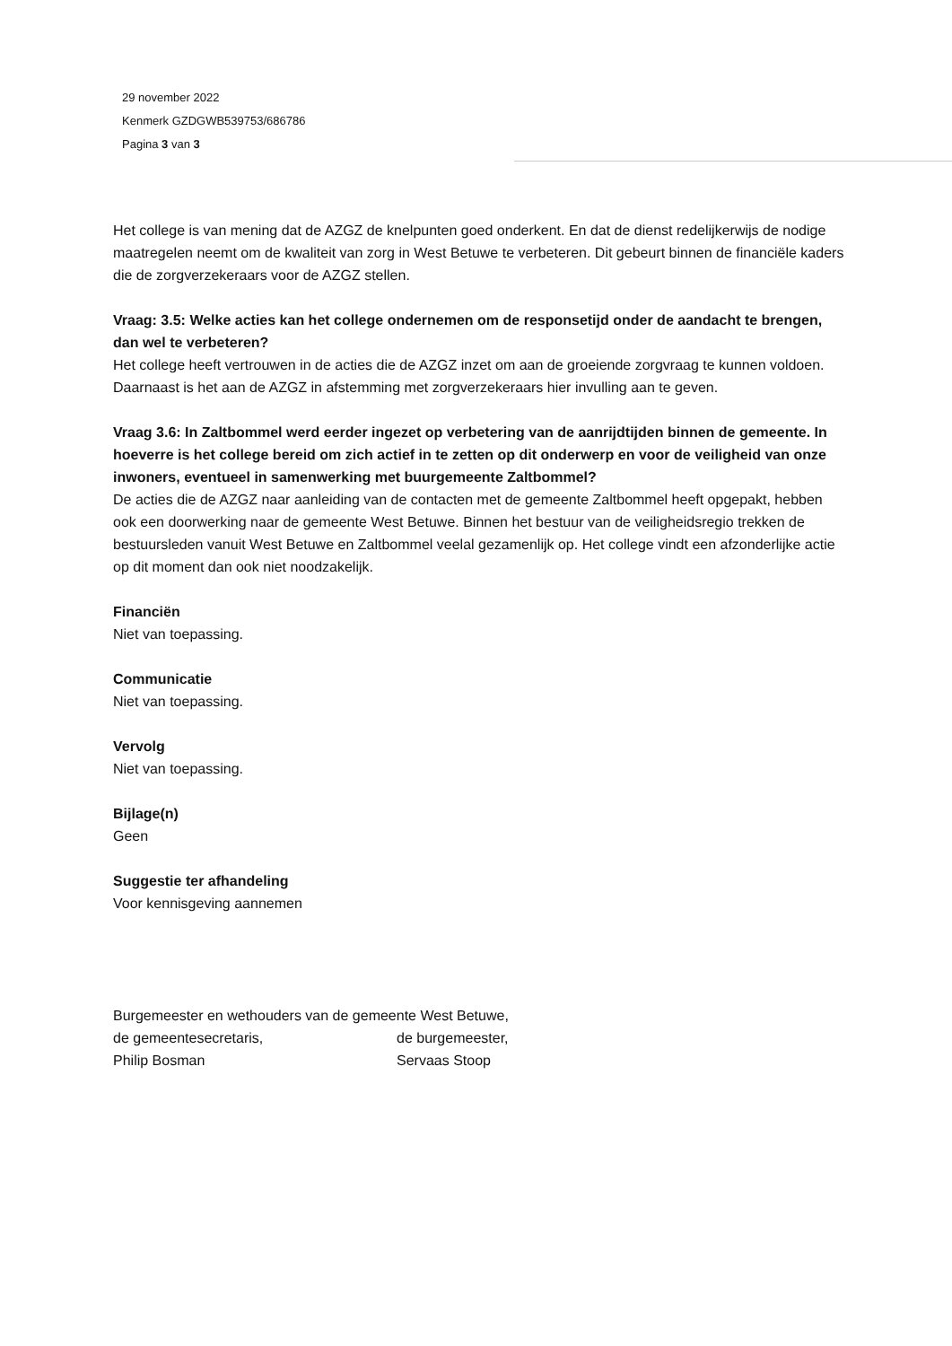29 november 2022
Kenmerk GZDGWB539753/686786
Pagina 3 van 3
Het college is van mening dat de AZGZ de knelpunten goed onderkent. En dat de dienst redelijkerwijs de nodige maatregelen neemt om de kwaliteit van zorg in West Betuwe te verbeteren. Dit gebeurt binnen de financiële kaders die de zorgverzekeraars voor de AZGZ stellen.
Vraag: 3.5: Welke acties kan het college ondernemen om de responsetijd onder de aandacht te brengen, dan wel te verbeteren?
Het college heeft vertrouwen in de acties die de AZGZ inzet om aan de groeiende zorgvraag te kunnen voldoen. Daarnaast is het aan de AZGZ in afstemming met zorgverzekeraars hier invulling aan te geven.
Vraag 3.6: In Zaltbommel werd eerder ingezet op verbetering van de aanrijdtijden binnen de gemeente. In hoeverre is het college bereid om zich actief in te zetten op dit onderwerp en voor de veiligheid van onze inwoners, eventueel in samenwerking met buurgemeente Zaltbommel?
De acties die de AZGZ naar aanleiding van de contacten met de gemeente Zaltbommel heeft opgepakt, hebben ook een doorwerking naar de gemeente West Betuwe. Binnen het bestuur van de veiligheidsregio trekken de bestuursleden vanuit West Betuwe en Zaltbommel veelal gezamenlijk op. Het college vindt een afzonderlijke actie op dit moment dan ook niet noodzakelijk.
Financiën
Niet van toepassing.
Communicatie
Niet van toepassing.
Vervolg
Niet van toepassing.
Bijlage(n)
Geen
Suggestie ter afhandeling
Voor kennisgeving aannemen
Burgemeester en wethouders van de gemeente West Betuwe,
de gemeentesecretaris, de burgemeester,
Philip Bosman Servaas Stoop